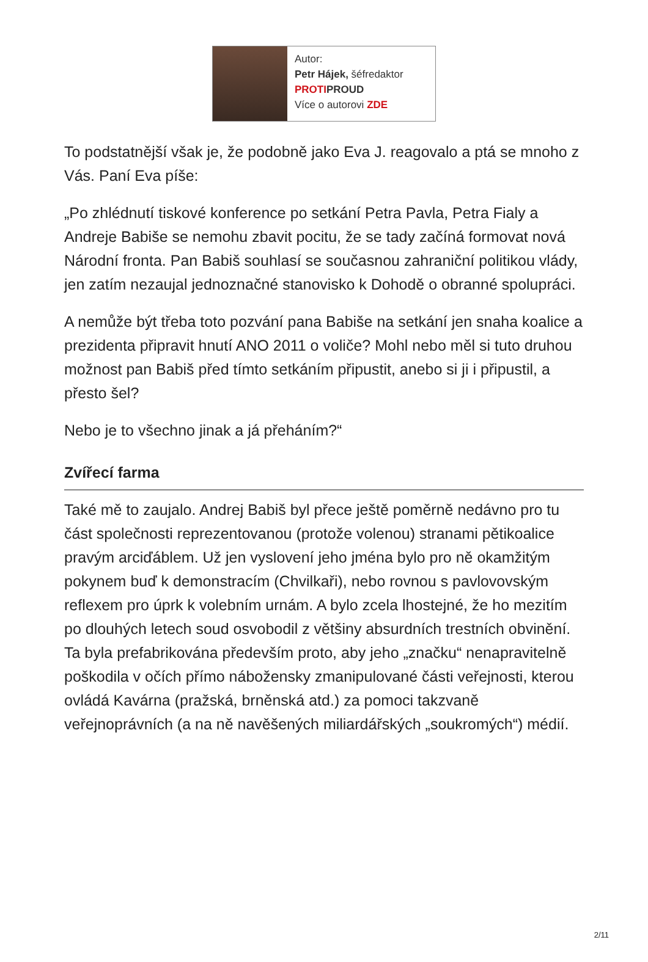Autor:
Petr Hájek, šéfredaktor
PROTI PROUD
Více o autorovi ZDE
To podstatnější však je, že podobně jako Eva J. reagovalo a ptá se mnoho z Vás. Paní Eva píše:
„Po zhlédnutí tiskové konference po setkání Petra Pavla, Petra Fialy a Andreje Babiše se nemohu zbavit pocitu, že se tady začíná formovat nová Národní fronta. Pan Babiš souhlasí se současnou zahraniční politikou vlády, jen zatím nezaujal jednoznačné stanovisko k Dohodě o obranné spolupráci.
A nemůže být třeba toto pozvání pana Babiše na setkání jen snaha koalice a prezidenta připravit hnutí ANO 2011 o voliče? Mohl nebo měl si tuto druhou možnost pan Babiš před tímto setkáním připustit, anebo si ji i připustil, a přesto šel?
Nebo je to všechno jinak a já přeháním?“
Zvířecí farma
Také mě to zaujalo. Andrej Babiš byl přece ještě poměrně nedávno pro tu část společnosti reprezentovanou (protože volenou) stranami pětikoalice pravým arciďáblem. Už jen vyslovení jeho jména bylo pro ně okamžitým pokynem buď k demonstracím (Chvilkaři), nebo rovnou s pavlovovským reflexem pro úprk k volebním urnám. A bylo zcela lhostejné, že ho mezitím po dlouhých letech soud osvobodil z většiny absurdních trestních obvinění. Ta byla prefabrikována především proto, aby jeho „značku“ nenapravitelně poškodila v očích přímo nábožensky zmanipulované části veřejnosti, kterou ovládá Kavárna (pražská, brněnská atd.) za pomoci takzvaně veřejnoprávních (a na ně navěšených miliardářských „soukromých“) médií.
2/11